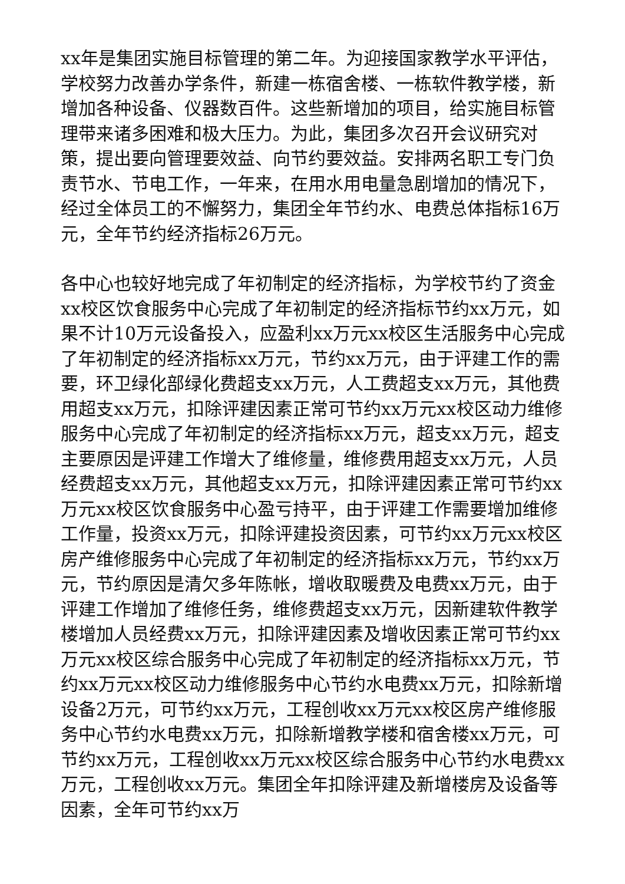xx年是集团实施目标管理的第二年。为迎接国家教学水平评估，学校努力改善办学条件，新建一栋宿舍楼、一栋软件教学楼，新增加各种设备、仪器数百件。这些新增加的项目，给实施目标管理带来诸多困难和极大压力。为此，集团多次召开会议研究对策，提出要向管理要效益、向节约要效益。安排两名职工专门负责节水、节电工作，一年来，在用水用电量急剧增加的情况下，经过全体员工的不懈努力，集团全年节约水、电费总体指标16万元，全年节约经济指标26万元。
各中心也较好地完成了年初制定的经济指标，为学校节约了资金xx校区饮食服务中心完成了年初制定的经济指标节约xx万元，如果不计10万元设备投入，应盈利xx万元xx校区生活服务中心完成了年初制定的经济指标xx万元，节约xx万元，由于评建工作的需要，环卫绿化部绿化费超支xx万元，人工费超支xx万元，其他费用超支xx万元，扣除评建因素正常可节约xx万元xx校区动力维修服务中心完成了年初制定的经济指标xx万元，超支xx万元，超支主要原因是评建工作增大了维修量，维修费用超支xx万元，人员经费超支xx万元，其他超支xx万元，扣除评建因素正常可节约xx万元xx校区饮食服务中心盈亏持平，由于评建工作需要增加维修工作量，投资xx万元，扣除评建投资因素，可节约xx万元xx校区房产维修服务中心完成了年初制定的经济指标xx万元，节约xx万元，节约原因是清欠多年陈帐，增收取暖费及电费xx万元，由于评建工作增加了维修任务，维修费超支xx万元，因新建软件教学楼增加人员经费xx万元，扣除评建因素及增收因素正常可节约xx万元xx校区综合服务中心完成了年初制定的经济指标xx万元，节约xx万元xx校区动力维修服务中心节约水电费xx万元，扣除新增设备2万元，可节约xx万元，工程创收xx万元xx校区房产维修服务中心节约水电费xx万元，扣除新增教学楼和宿舍楼xx万元，可节约xx万元，工程创收xx万元xx校区综合服务中心节约水电费xx万元，工程创收xx万元。集团全年扣除评建及新增楼房及设备等因素，全年可节约xx万